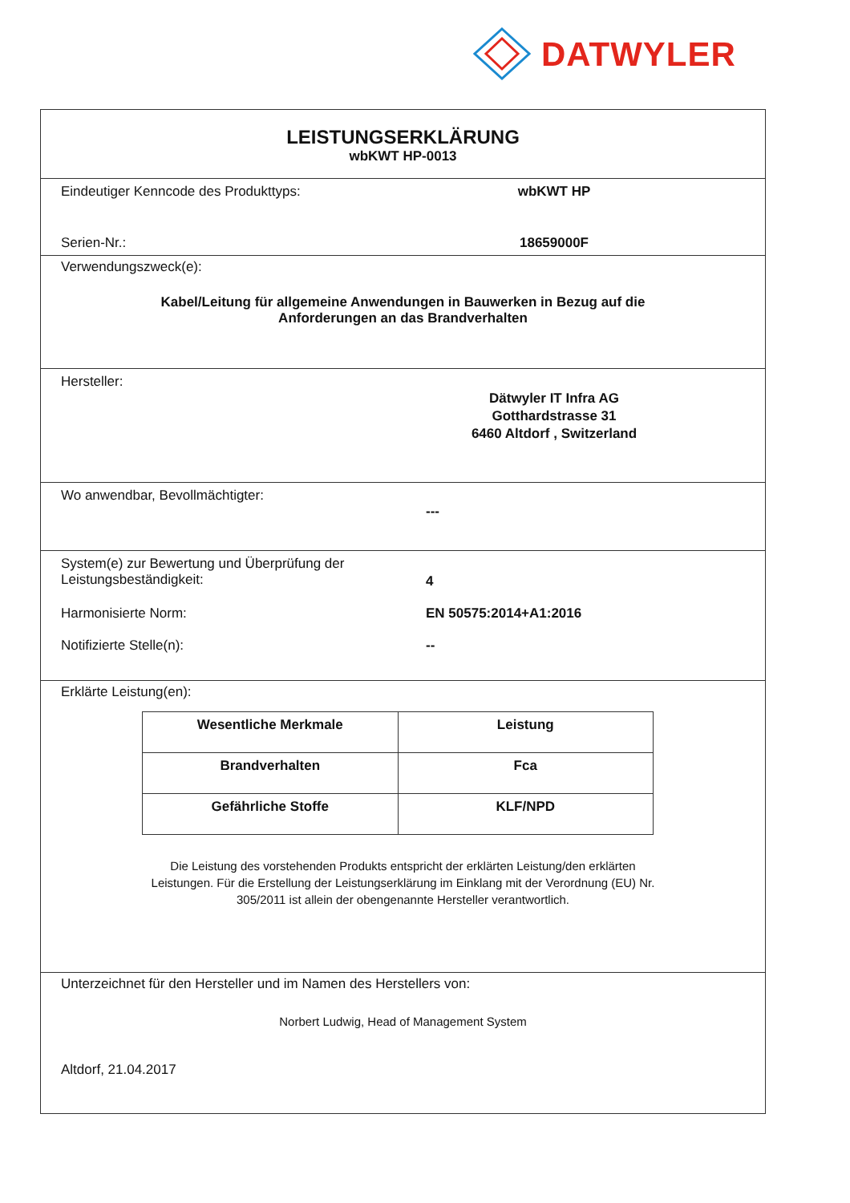DATWYLER
LEISTUNGSERKLÄRUNG
wbKWT HP-0013
Eindeutiger Kenncode des Produkttyps: wbKWT HP
Serien-Nr.: 18659000F
Verwendungszweck(e):
Kabel/Leitung für allgemeine Anwendungen in Bauwerken in Bezug auf die
Anforderungen an das Brandverhalten
Hersteller:
Dätwyler IT Infra AG
Gotthardstrasse 31
6460 Altdorf , Switzerland
Wo anwendbar, Bevollmächtigter:
---
System(e) zur Bewertung und Überprüfung der
Leistungsbeständigkeit:
4
Harmonisierte Norm: EN 50575:2014+A1:2016
Notifizierte Stelle(n): --
Erklärte Leistung(en):
| Wesentliche Merkmale | Leistung |
| --- | --- |
| Brandverhalten | Fca |
| Gefährliche Stoffe | KLF/NPD |
Die Leistung des vorstehenden Produkts entspricht der erklärten Leistung/den erklärten
Leistungen. Für die Erstellung der Leistungserklärung im Einklang mit der Verordnung (EU) Nr.
305/2011 ist allein der obengenannte Hersteller verantwortlich.
Unterzeichnet für den Hersteller und im Namen des Herstellers von:
Norbert Ludwig, Head of Management System
Altdorf, 21.04.2017